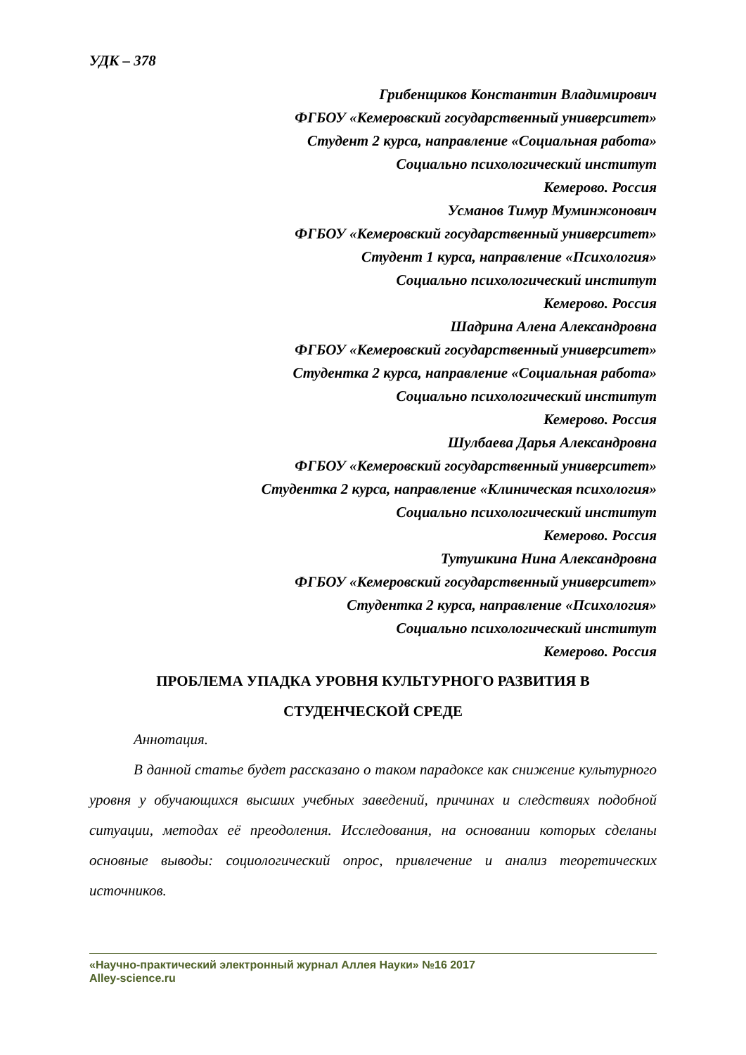УДК – 378
Грибенщиков Константин Владимирович
ФГБОУ «Кемеровский государственный университет»
Студент 2 курса, направление «Социальная работа»
Социально психологический институт
Кемерово. Россия
Усманов Тимур Муминжонович
ФГБОУ «Кемеровский государственный университет»
Студент 1 курса, направление «Психология»
Социально психологический институт
Кемерово. Россия
Шадрина Алена Александровна
ФГБОУ «Кемеровский государственный университет»
Студентка 2 курса, направление «Социальная работа»
Социально психологический институт
Кемерово. Россия
Шулбаева Дарья Александровна
ФГБОУ «Кемеровский государственный университет»
Студентка 2 курса, направление «Клиническая психология»
Социально психологический институт
Кемерово. Россия
Тутушкина Нина Александровна
ФГБОУ «Кемеровский государственный университет»
Студентка 2 курса, направление «Психология»
Социально психологический институт
Кемерово. Россия
ПРОБЛЕМА УПАДКА УРОВНЯ КУЛЬТУРНОГО РАЗВИТИЯ В
СТУДЕНЧЕСКОЙ СРЕДЕ
Аннотация.
В данной статье будет рассказано о таком парадоксе как снижение культурного уровня у обучающихся высших учебных заведений, причинах и следствиях подобной ситуации, методах её преодоления. Исследования, на основании которых сделаны основные выводы: социологический опрос, привлечение и анализ теоретических источников.
«Научно-практический электронный журнал Аллея Науки» №16 2017
Alley-science.ru